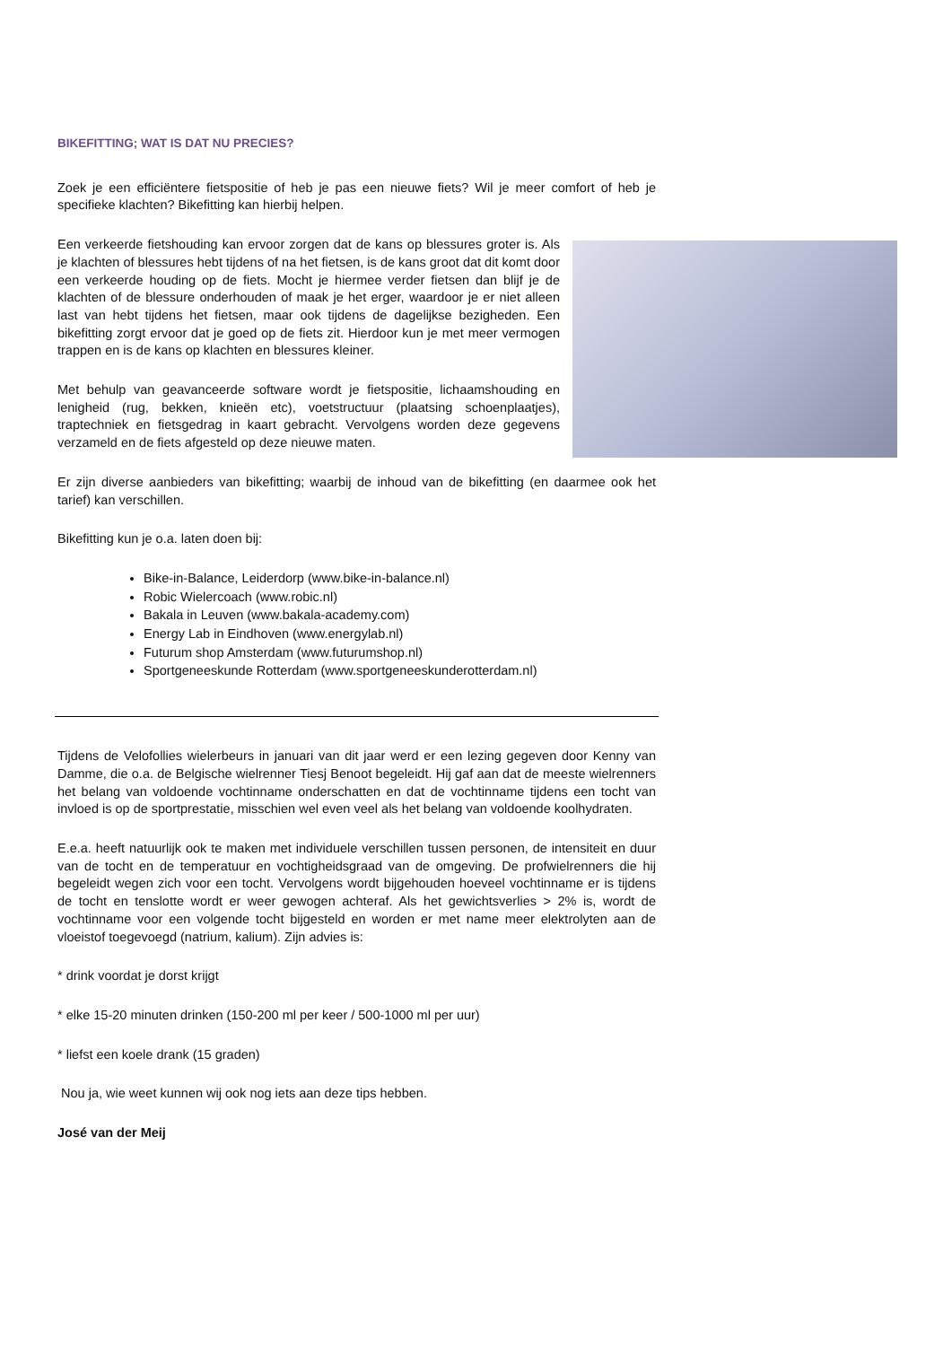BIKEFITTING; WAT IS DAT NU PRECIES?
Zoek je een efficiëntere fietspositie of heb je pas een nieuwe fiets? Wil je meer comfort of heb je specifieke klachten? Bikefitting kan hierbij helpen.
Een verkeerde fietshouding kan ervoor zorgen dat de kans op blessures groter is. Als je klachten of blessures hebt tijdens of na het fietsen, is de kans groot dat dit komt door een verkeerde houding op de fiets. Mocht je hiermee verder fietsen dan blijf je de klachten of de blessure onderhouden of maak je het erger, waardoor je er niet alleen last van hebt tijdens het fietsen, maar ook tijdens de dagelijkse bezigheden. Een bikefitting zorgt ervoor dat je goed op de fiets zit. Hierdoor kun je met meer vermogen trappen en is de kans op klachten en blessures kleiner.
Met behulp van geavanceerde software wordt je fietspositie, lichaamshouding en lenigheid (rug, bekken, knieën etc), voetstructuur (plaatsing schoenplaatjes), traptechniek en fietsgedrag in kaart gebracht. Vervolgens worden deze gegevens verzameld en de fiets afgesteld op deze nieuwe maten.
Er zijn diverse aanbieders van bikefitting; waarbij de inhoud van de bikefitting (en daarmee ook het tarief) kan verschillen.
Bikefitting kun je o.a. laten doen bij:
Bike-in-Balance, Leiderdorp (www.bike-in-balance.nl)
Robic Wielercoach (www.robic.nl)
Bakala in Leuven (www.bakala-academy.com)
Energy Lab in Eindhoven (www.energylab.nl)
Futurum shop Amsterdam (www.futurumshop.nl)
Sportgeneeskunde Rotterdam (www.sportgeneeskunderotterdam.nl)
Tijdens de Velofollies wielerbeurs in januari van dit jaar werd er een lezing gegeven door Kenny van Damme, die o.a. de Belgische wielrenner Tiesj Benoot begeleidt. Hij gaf aan dat de meeste wielrenners het belang van voldoende vochtinname onderschatten en dat de vochtinname tijdens een tocht van invloed is op de sportprestatie, misschien wel even veel als het belang van voldoende koolhydraten.
E.e.a. heeft natuurlijk ook te maken met individuele verschillen tussen personen, de intensiteit en duur van de tocht en de temperatuur en vochtigheidsgraad van de omgeving. De profwielrenners die hij begeleidt wegen zich voor een tocht. Vervolgens wordt bijgehouden hoeveel vochtinname er is tijdens de tocht en tenslotte wordt er weer gewogen achteraf. Als het gewichtsverlies > 2% is, wordt de vochtinname voor een volgende tocht bijgesteld en worden er met name meer elektrolyten aan de vloeistof toegevoegd (natrium, kalium). Zijn advies is:
* drink voordat je dorst krijgt
* elke 15-20 minuten drinken (150-200 ml per keer / 500-1000 ml per uur)
* liefst een koele drank (15 graden)
Nou ja, wie weet kunnen wij ook nog iets aan deze tips hebben.
José van der Meij